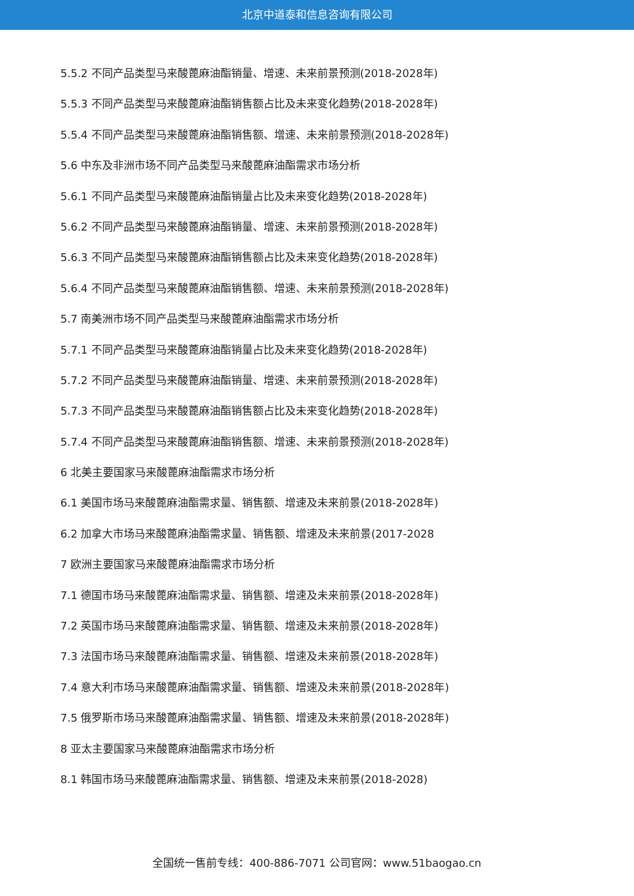北京中道泰和信息咨询有限公司
5.5.2 不同产品类型马来酸蓖麻油酯销量、增速、未来前景预测(2018-2028年)
5.5.3 不同产品类型马来酸蓖麻油酯销售额占比及未来变化趋势(2018-2028年)
5.5.4 不同产品类型马来酸蓖麻油酯销售额、增速、未来前景预测(2018-2028年)
5.6 中东及非洲市场不同产品类型马来酸蓖麻油酯需求市场分析
5.6.1 不同产品类型马来酸蓖麻油酯销量占比及未来变化趋势(2018-2028年)
5.6.2 不同产品类型马来酸蓖麻油酯销量、增速、未来前景预测(2018-2028年)
5.6.3 不同产品类型马来酸蓖麻油酯销售额占比及未来变化趋势(2018-2028年)
5.6.4 不同产品类型马来酸蓖麻油酯销售额、增速、未来前景预测(2018-2028年)
5.7 南美洲市场不同产品类型马来酸蓖麻油酯需求市场分析
5.7.1 不同产品类型马来酸蓖麻油酯销量占比及未来变化趋势(2018-2028年)
5.7.2 不同产品类型马来酸蓖麻油酯销量、增速、未来前景预测(2018-2028年)
5.7.3 不同产品类型马来酸蓖麻油酯销售额占比及未来变化趋势(2018-2028年)
5.7.4 不同产品类型马来酸蓖麻油酯销售额、增速、未来前景预测(2018-2028年)
6 北美主要国家马来酸蓖麻油酯需求市场分析
6.1 美国市场马来酸蓖麻油酯需求量、销售额、增速及未来前景(2018-2028年)
6.2 加拿大市场马来酸蓖麻油酯需求量、销售额、增速及未来前景(2017-2028
7 欧洲主要国家马来酸蓖麻油酯需求市场分析
7.1 德国市场马来酸蓖麻油酯需求量、销售额、增速及未来前景(2018-2028年)
7.2 英国市场马来酸蓖麻油酯需求量、销售额、增速及未来前景(2018-2028年)
7.3 法国市场马来酸蓖麻油酯需求量、销售额、增速及未来前景(2018-2028年)
7.4 意大利市场马来酸蓖麻油酯需求量、销售额、增速及未来前景(2018-2028年)
7.5 俄罗斯市场马来酸蓖麻油酯需求量、销售额、增速及未来前景(2018-2028年)
8 亚太主要国家马来酸蓖麻油酯需求市场分析
8.1 韩国市场马来酸蓖麻油酯需求量、销售额、增速及未来前景(2018-2028)
全国统一售前专线：400-886-7071 公司官网：www.51baogao.cn